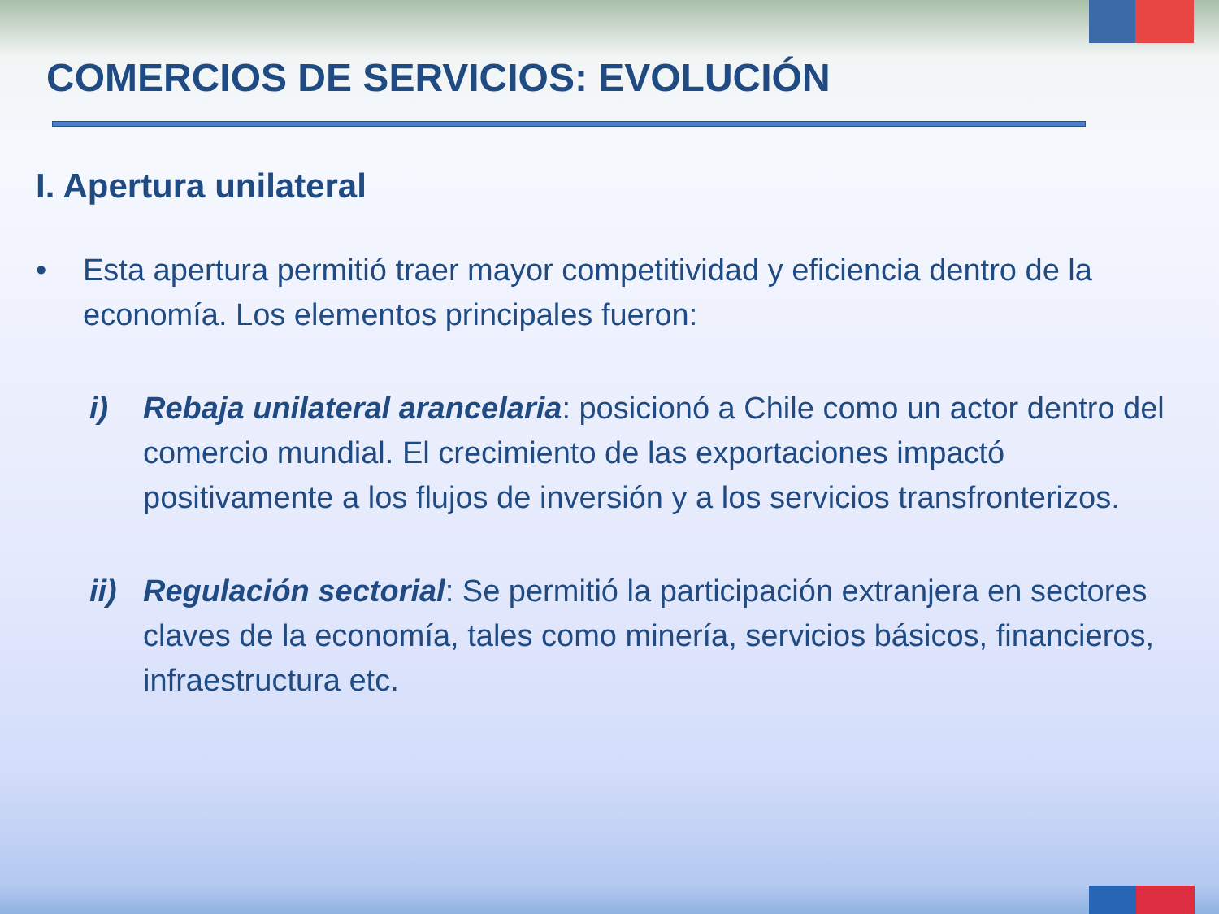COMERCIOS DE SERVICIOS: EVOLUCIÓN
I. Apertura unilateral
• Esta apertura permitió traer mayor competitividad y eficiencia dentro de la economía. Los elementos principales fueron:
i) Rebaja unilateral arancelaria: posicionó a Chile como un actor dentro del comercio mundial. El crecimiento de las exportaciones impactó positivamente a los flujos de inversión y a los servicios transfronterizos.
ii) Regulación sectorial: Se permitió la participación extranjera en sectores claves de la economía, tales como minería, servicios básicos, financieros, infraestructura etc.